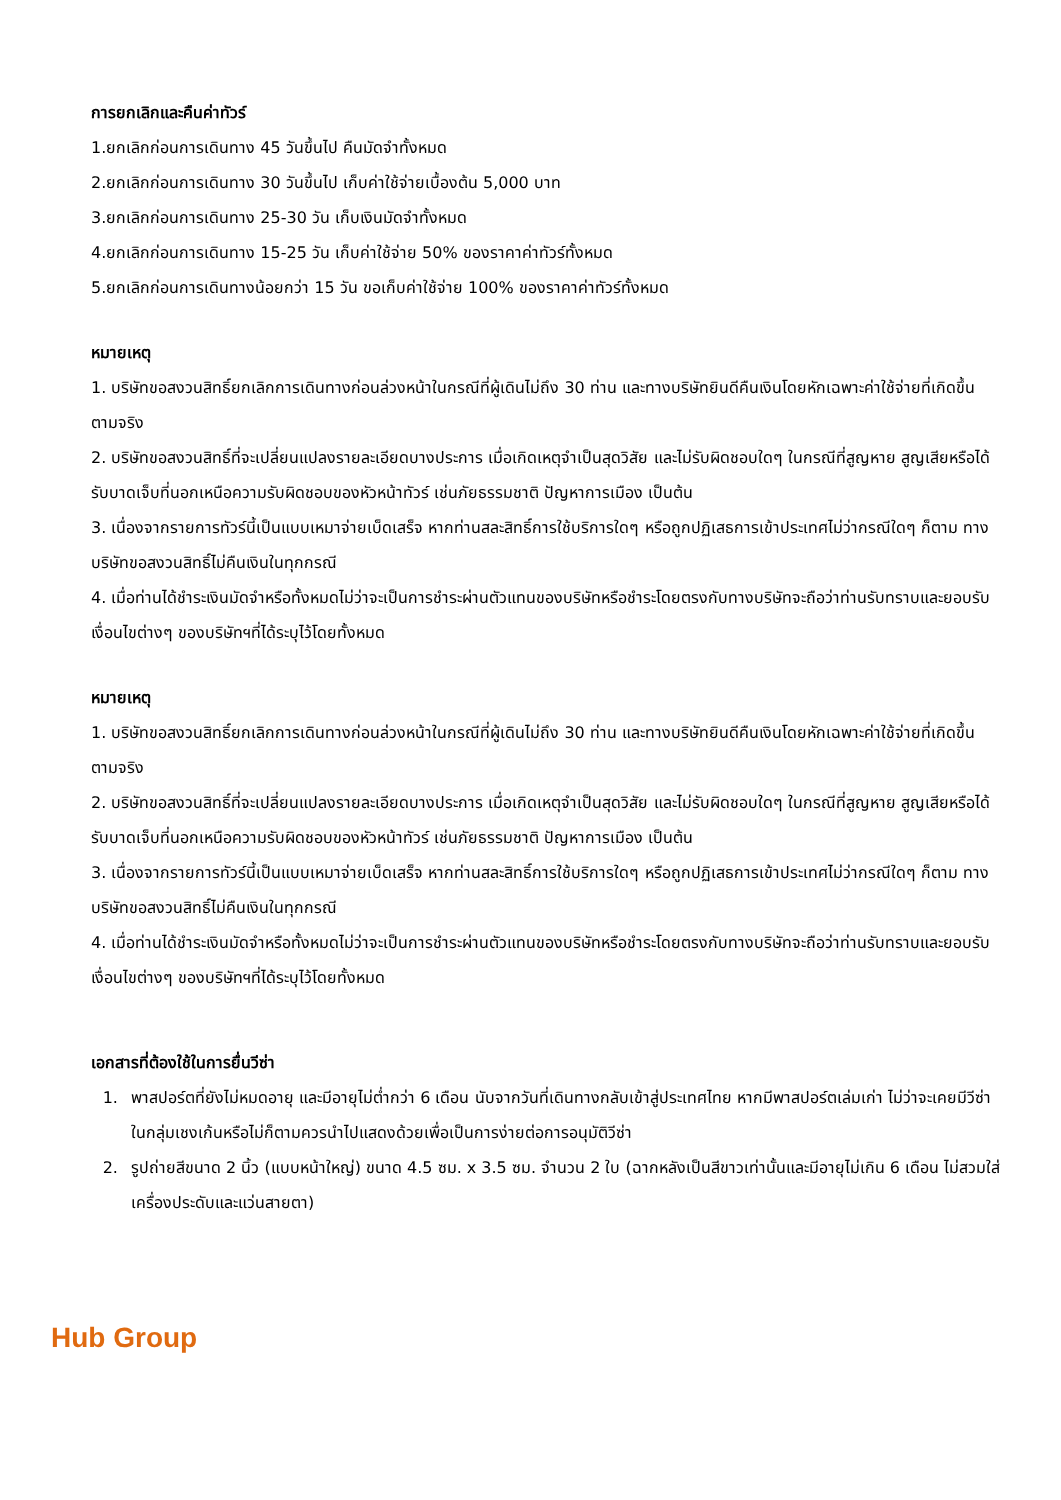การยกเลิกและคืนค่าทัวร์
1.ยกเลิกก่อนการเดินทาง 45 วันขึ้นไป คืนมัดจำทั้งหมด
2.ยกเลิกก่อนการเดินทาง 30 วันขึ้นไป เก็บค่าใช้จ่ายเบื้องต้น 5,000 บาท
3.ยกเลิกก่อนการเดินทาง 25-30 วัน เก็บเงินมัดจำทั้งหมด
4.ยกเลิกก่อนการเดินทาง 15-25 วัน เก็บค่าใช้จ่าย 50% ของราคาค่าทัวร์ทั้งหมด
5.ยกเลิกก่อนการเดินทางน้อยกว่า 15 วัน ขอเก็บค่าใช้จ่าย 100% ของราคาค่าทัวร์ทั้งหมด
หมายเหตุ
1. บริษัทขอสงวนสิทธิ์ยกเลิกการเดินทางก่อนล่วงหน้าในกรณีที่ผู้เดินไม่ถึง 30 ท่าน และทางบริษัทยินดีคืนเงินโดยหักเฉพาะค่าใช้จ่ายที่เกิดขึ้นตามจริง
2. บริษัทขอสงวนสิทธิ์ที่จะเปลี่ยนแปลงรายละเอียดบางประการ เมื่อเกิดเหตุจำเป็นสุดวิสัย และไม่รับผิดชอบใดๆ ในกรณีที่สูญหาย สูญเสียหรือได้รับบาดเจ็บที่นอกเหนือความรับผิดชอบของหัวหน้าทัวร์ เช่นภัยธรรมชาติ ปัญหาการเมือง เป็นต้น
3. เนื่องจากรายการทัวร์นี้เป็นแบบเหมาจ่ายเบ็ดเสร็จ หากท่านสละสิทธิ์การใช้บริการใดๆ หรือถูกปฏิเสธการเข้าประเทศไม่ว่ากรณีใดๆ ก็ตาม ทางบริษัทขอสงวนสิทธิ์ไม่คืนเงินในทุกกรณี
4. เมื่อท่านได้ชำระเงินมัดจำหรือทั้งหมดไม่ว่าจะเป็นการชำระผ่านตัวแทนของบริษัทหรือชำระโดยตรงกับทางบริษัทจะถือว่าท่านรับทราบและยอบรับเงื่อนไขต่างๆ ของบริษัทฯที่ได้ระบุไว้โดยทั้งหมด
หมายเหตุ
1. บริษัทขอสงวนสิทธิ์ยกเลิกการเดินทางก่อนล่วงหน้าในกรณีที่ผู้เดินไม่ถึง 30 ท่าน และทางบริษัทยินดีคืนเงินโดยหักเฉพาะค่าใช้จ่ายที่เกิดขึ้นตามจริง
2. บริษัทขอสงวนสิทธิ์ที่จะเปลี่ยนแปลงรายละเอียดบางประการ เมื่อเกิดเหตุจำเป็นสุดวิสัย และไม่รับผิดชอบใดๆ ในกรณีที่สูญหาย สูญเสียหรือได้รับบาดเจ็บที่นอกเหนือความรับผิดชอบของหัวหน้าทัวร์ เช่นภัยธรรมชาติ ปัญหาการเมือง เป็นต้น
3. เนื่องจากรายการทัวร์นี้เป็นแบบเหมาจ่ายเบ็ดเสร็จ หากท่านสละสิทธิ์การใช้บริการใดๆ หรือถูกปฏิเสธการเข้าประเทศไม่ว่ากรณีใดๆ ก็ตาม ทางบริษัทขอสงวนสิทธิ์ไม่คืนเงินในทุกกรณี
4. เมื่อท่านได้ชำระเงินมัดจำหรือทั้งหมดไม่ว่าจะเป็นการชำระผ่านตัวแทนของบริษัทหรือชำระโดยตรงกับทางบริษัทจะถือว่าท่านรับทราบและยอบรับเงื่อนไขต่างๆ ของบริษัทฯที่ได้ระบุไว้โดยทั้งหมด
เอกสารที่ต้องใช้ในการยื่นวีซ่า
1. พาสปอร์ตที่ยังไม่หมดอายุ และมีอายุไม่ต่ำกว่า 6 เดือน นับจากวันที่เดินทางกลับเข้าสู่ประเทศไทย หากมีพาสปอร์ตเล่มเก่า ไม่ว่าจะเคยมีวีซ่าในกลุ่มเชงเก้นหรือไม่ก็ตามควรนำไปแสดงด้วยเพื่อเป็นการง่ายต่อการอนุมัติวีซ่า
2. รูปถ่ายสีขนาด 2 นิ้ว (แบบหน้าใหญ่) ขนาด 4.5 ซม. x 3.5 ซม. จำนวน 2 ใบ (ฉากหลังเป็นสีขาวเท่านั้นและมีอายุไม่เกิน 6 เดือน ไม่สวมใส่เครื่องประดับและแว่นสายตา)
Hub Group